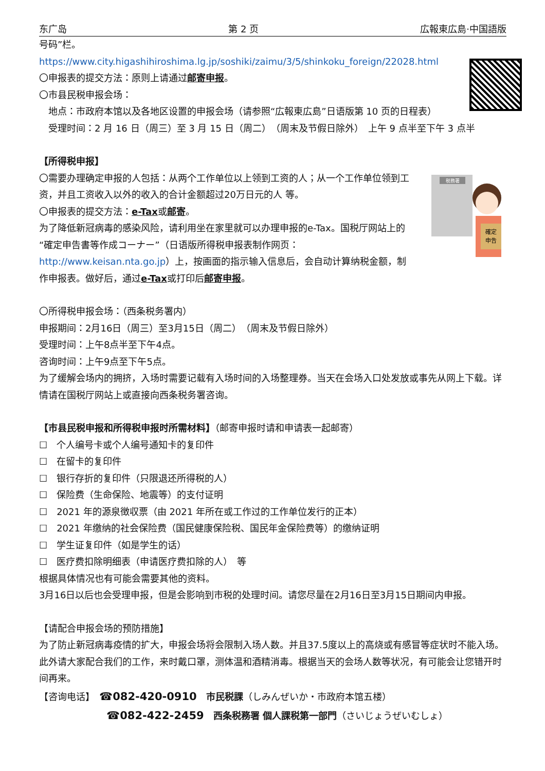东广岛 第 2 页 広報東広島·中国語版
税務署
確定
申告
号码”栏。
https://www.city.higashihiroshima.lg.jp/soshiki/zaimu/3/5/shinkoku_foreign/22028.html
〇申报表的提交方法：原则上请通过邮寄申报。
〇市县民税申报会场：
地点：市政府本馆以及各地区设置的申报会场（请参照“広報東広島”日语版第 10 页的日程表）
受理时间：2 月 16 日（周三）至 3 月 15 日（周二）　（周末及节假日除外）　上午 9 点半至下午 3 点半
【所得税申报】
〇需要办理确定申报的人包括：从两个工作单位以上领到工资的人；从一个工作单位领到工资，并且工资收入以外的收入的合计金额超过20万日元的人 等。
〇申报表的提交方法：e-Tax或邮寄。
为了降低新冠病毒的感染风险，请利用坐在家里就可以办理申报的e-Tax。国税厅网站上的“確定申告書等作成コーナー”（日语版所得税申报表制作网页：http://www.keisan.nta.go.jp）上，按画面的指示输入信息后，会自动计算纳税金额，制作申报表。做好后，通过e-Tax或打印后邮寄申报。
〇所得税申报会场：（西条税务署内）
申报期间：2月16日（周三）至3月15日（周二）　（周末及节假日除外）
受理时间：上午8点半至下午4点。
咨询时间：上午9点至下午5点。
为了缓解会场内的拥挤，入场时需要记载有入场时间的入场整理券。当天在会场入口处发放或事先从网上下载。详情请在国税厅网站上或直接向西条税务署咨询。
【市县民税申报和所得税申报时所需材料】（邮寄申报时请和申请表一起邮寄）
☐　个人编号卡或个人编号通知卡的复印件
☐　在留卡的复印件
☐　银行存折的复印件（只限退还所得税的人）
☐　保险费（生命保险、地震等）的支付证明
☐　2021 年的源泉徴収票（由 2021 年所在或工作过的工作单位发行的正本）
☐　2021 年缴纳的社会保险费（国民健康保险税、国民年金保险费等）的缴纳证明
☐　学生证复印件（如是学生的话）
☐　医疗费扣除明细表（申请医疗费扣除的人）　等
根据具体情况也有可能会需要其他的资料。
3月16日以后也会受理申报，但是会影响到市税的处理时间。请您尽量在2月16日至3月15日期间内申报。
【请配合申报会场的预防措施】
为了防止新冠病毒疫情的扩大，申报会场将会限制入场人数。并且37.5度以上的高烧或有感冒等症状时不能入场。此外请大家配合我们的工作，来时戴口罩，测体温和酒精消毒。根据当天的会场人数等状况，有可能会让您错开时间再来。
【咨询电话】　☎082-420-0910　市民税課（しみんぜいか・市政府本馆五楼）
☎082-422-2459　西条税務署 個人課税第一部門（さいじょうぜいむしょ）